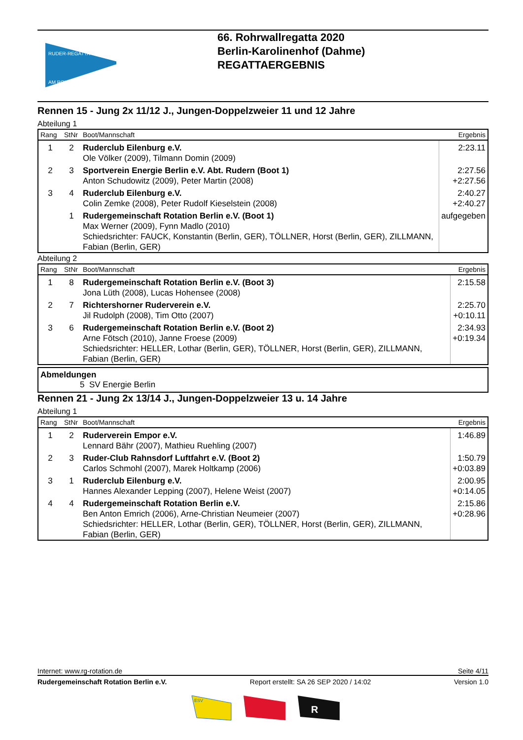RUDER-REGATTA
AM ROHRWALL
66. Rohrwallregatta 2020
Berlin-Karolinenhof (Dahme)
REGATTAERGEBNIS
Rennen 15 - Jung 2x 11/12 J., Jungen-Doppelzweier 11 und 12 Jahre
Abteilung 1
| Rang | StNr | Boot/Mannschaft | Ergebnis |
| --- | --- | --- | --- |
| 1 | 2 | Ruderclub Eilenburg e.V. Ole Völker (2009), Tilmann Domin (2009) | 2:23.11 |
| 2 | 3 | Sportverein Energie Berlin e.V. Abt. Rudern (Boot 1) Anton Schudowitz (2009), Peter Martin (2008) | 2:27.56 +2:27.56 |
| 3 | 4 | Ruderclub Eilenburg e.V. Colin Zemke (2008), Peter Rudolf Kieselstein (2008) | 2:40.27 +2:40.27 |
| | 1 | Rudergemeinschaft Rotation Berlin e.V. (Boot 1) Max Werner (2009), Fynn Madlo (2010) Schiedsrichter: FAUCK, Konstantin (Berlin, GER), TÖLLNER, Horst (Berlin, GER), ZILLMANN, Fabian (Berlin, GER) | aufgegeben |
Abteilung 2
| Rang | StNr | Boot/Mannschaft | Ergebnis |
| --- | --- | --- | --- |
| 1 | 8 | Rudergemeinschaft Rotation Berlin e.V. (Boot 3) Jona Lüth (2008), Lucas Hohensee (2008) | 2:15.58 |
| 2 | 7 | Richtershorner Ruderverein e.V. Jil Rudolph (2008), Tim Otto (2007) | 2:25.70 +0:10.11 |
| 3 | 6 | Rudergemeinschaft Rotation Berlin e.V. (Boot 2) Arne Fötsch (2010), Janne Froese (2009) Schiedsrichter: HELLER, Lothar (Berlin, GER), TÖLLNER, Horst (Berlin, GER), ZILLMANN, Fabian (Berlin, GER) | 2:34.93 +0:19.34 |
Abmeldungen
5 SV Energie Berlin
Rennen 21 - Jung 2x 13/14 J., Jungen-Doppelzweier 13 u. 14 Jahre
Abteilung 1
| Rang | StNr | Boot/Mannschaft | Ergebnis |
| --- | --- | --- | --- |
| 1 | 2 | Ruderverein Empor e.V. Lennard Bähr (2007), Mathieu Ruehling (2007) | 1:46.89 |
| 2 | 3 | Ruder-Club Rahnsdorf Luftfahrt e.V. (Boot 2) Carlos Schmohl (2007), Marek Holtkamp (2006) | 1:50.79 +0:03.89 |
| 3 | 1 | Ruderclub Eilenburg e.V. Hannes Alexander Lepping (2007), Helene Weist (2007) | 2:00.95 +0:14.05 |
| 4 | 4 | Rudergemeinschaft Rotation Berlin e.V. Ben Anton Emrich (2006), Arne-Christian Neumeier (2007) Schiedsrichter: HELLER, Lothar (Berlin, GER), TÖLLNER, Horst (Berlin, GER), ZILLMANN, Fabian (Berlin, GER) | 2:15.86 +0:28.96 |
Internet: www.rg-rotation.de Seite 4/11
Rudergemeinschaft Rotation Berlin e.V. Report erstellt: SA 26 SEP 2020 / 14:02 Version 1.0
ESV
R